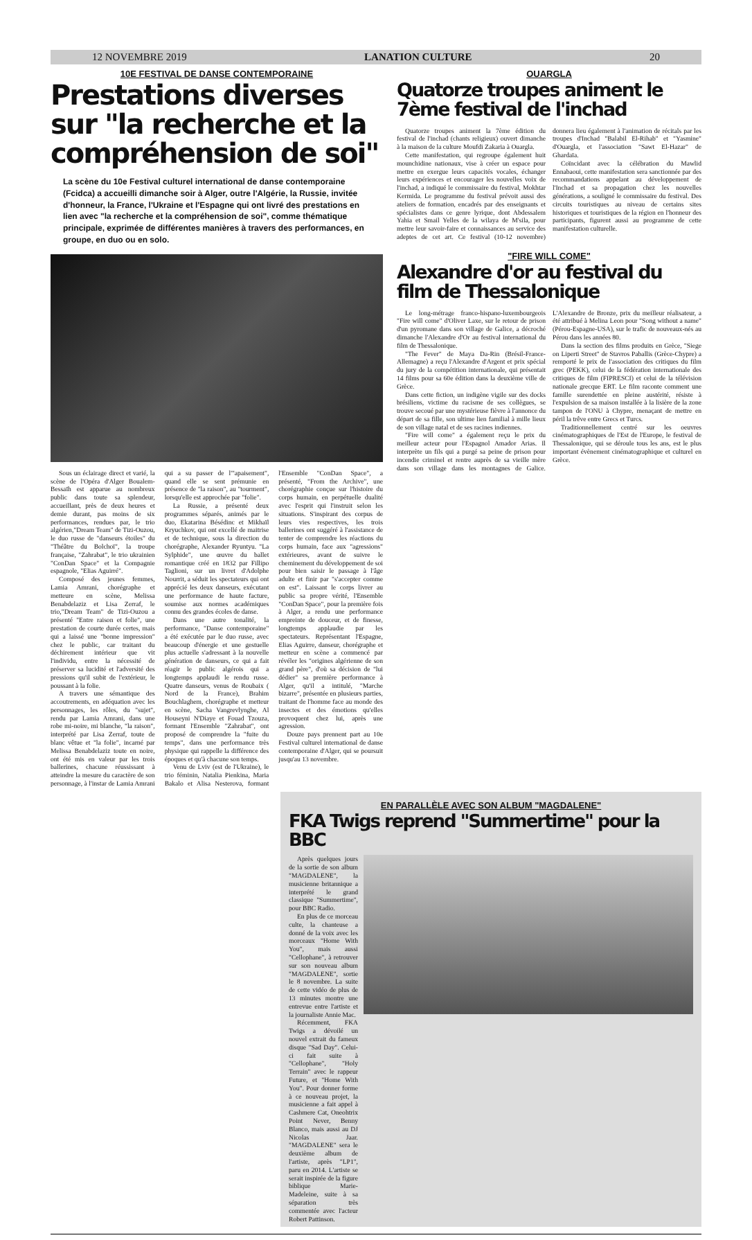12 NOVEMBRE 2019 LANATION CULTURE 20
10E FESTIVAL DE DANSE CONTEMPORAINE
Prestations diverses sur "la recherche et la compréhension de soi"
La scène du 10e Festival culturel international de danse contemporaine (Fcidca) a accueilli dimanche soir à Alger, outre l'Algérie, la Russie, invitée d'honneur, la France, l'Ukraine et l'Espagne qui ont livré des prestations en lien avec "la recherche et la compréhension de soi", comme thématique principale, exprimée de différentes manières à travers des performances, en groupe, en duo ou en solo.
Sous un éclairage direct et varié, la scène de l'Opéra d'Alger Boualem-Bessaïh est apparue au nombreux public dans toute sa splendeur, accueillant, près de deux heures et demie durant, pas moins de six performances, rendues par, le trio algérien,"Dream Team" de Tizi-Ouzou, le duo russe de "danseurs étoiles" du "Théâtre du Bolchoï", la troupe française, "Zahrabat", le trio ukrainien "ConDan Space" et la Compagnie espagnole, "Elias Aguirré".
Composé des jeunes femmes, Lamia Amrani, chorégraphe et metteure en scène, Melissa Benabdelaziz et Lisa Zerraf, le trio,"Dream Team" de Tizi-Ouzou a présenté "Entre raison et folie", une prestation de courte durée certes, mais qui a laissé une "bonne impression" chez le public, car traitant du déchirement intérieur que vit l'individu, entre la nécessité de préserver sa lucidité et l'adversité des pressions qu'il subit de l'extérieur, le poussant à la folie.
A travers une sémantique des accoutrements, en adéquation avec les personnages, les rôles, du "sujet", rendu par Lamia Amrani, dans une robe mi-noire, mi blanche, "la raison", interprété par Lisa Zerraf, toute de blanc vêtue et "la folie", incarné par Melissa Benabdelaziz toute en noire, ont été mis en valeur par les trois ballerines, chacune réussissant à atteindre la mesure du caractère de son personnage, à l'instar de Lamia Amrani qui a su passer de l'"apaisement", quand elle se sent prémunie en présence de "la raison", au "tourment", lorsqu'elle est approchée par "folie".
La Russie, a présenté deux programmes séparés, animés par le duo, Ekatarina Bésédinc et Mikhaïl Kryuchkov, qui ont excellé de maitrise et de technique, sous la direction du chorégraphe, Alexander Ryuntyu. "La Sylphide", une œuvre du ballet romantique créé en 1832 par Fillipo Taglioni, sur un livret d'Adolphe Nourrit, a séduit les spectateurs qui ont apprécié les deux danseurs, exécutant une performance de haute facture, soumise aux normes académiques connu des grandes écoles de danse.
Dans une autre tonalité, la performance, "Danse contemporaine" a été exécutée par le duo russe, avec beaucoup d'énergie et une gestuelle plus actuelle s'adressant à la nouvelle génération de danseurs, ce qui a fait réagir le public algérois qui a longtemps applaudi le rendu russe. Quatre danseurs, venus de Roubaix ( Nord de la France), Brahim Bouchlaghem, chorégraphe et metteur en scène, Sacha Vangrevlynghe, Al Houseyni N'Diaye et Fouad Tzouza, formant l'Ensemble "Zahrabat", ont proposé de comprendre la "fuite du temps", dans une performance très physique qui rappelle la différence des époques et qu'à chacune son temps.
Venu de Lviv (est de l'Ukraine), le trio féminin, Natalia Pienkina, Maria Bakalo et Alisa Nesterova, formant l'Ensemble "ConDan Space", a présenté, "From the Archive", une chorégraphie conçue sur l'histoire du corps humain, en perpétuelle dualité avec l'esprit qui l'instruit selon les situations. S'inspirant des corpus de leurs vies respectives, les trois ballerines ont suggéré à l'assistance de tenter de comprendre les réactions du corps humain, face aux "agressions" extérieures, avant de suivre le cheminement du développement de soi pour bien saisir le passage à l'âge adulte et finir par "s'accepter comme on est". Laissant le corps livrer au public sa propre vérité, l'Ensemble "ConDan Space", pour la première fois à Alger, a rendu une performance empreinte de douceur, et de finesse, longtemps applaudie par les spectateurs. Représentant l'Espagne, Elias Aguirre, danseur, chorégraphe et metteur en scène a commencé par révéler les "origines algérienne de son grand père", d'où sa décision de "lui dédier" sa première performance à Alger, qu'il a intitulé, "Marche bizarre", présentée en plusieurs parties, traitant de l'homme face au monde des insectes et des émotions qu'elles provoquent chez lui, après une agression.
Douze pays prennent part au 10e Festival culturel international de danse contemporaine d'Alger, qui se poursuit jusqu'au 13 novembre.
OUARGLA
Quatorze troupes animent le 7ème festival de l'inchad
Quatorze troupes animent la 7ème édition du festival de l'inchad (chants religieux) ouvert dimanche à la maison de la culture Moufdi Zakaria à Ouargla.
Cette manifestation, qui regroupe également huit mounchidine nationaux, vise à créer un espace pour mettre en exergue leurs capacités vocales, échanger leurs expériences et encourager les nouvelles voix de l'inchad, a indiqué le commissaire du festival, Mokhtar Kermida. Le programme du festival prévoit aussi des ateliers de formation, encadrés par des enseignants et spécialistes dans ce genre lyrique, dont Abdessalem Yahia et Smail Yelles de la wilaya de M'sila, pour mettre leur savoir-faire et connaissances au service des adeptes de cet art. Ce festival (10-12 novembre) donnera lieu également à l'animation de récitals par les troupes d'Inchad "Balabil El-Rihab" et "Yasmine" d'Ouargla, et l'association "Sawt El-Hazar" de Ghardaïa.
Coïncidant avec la célébration du Mawlid Ennabaoui, cette manifestation sera sanctionnée par des recommandations appelant au développement de l'Inchad et sa propagation chez les nouvelles générations, a souligné le commissaire du festival. Des circuits touristiques au niveau de certains sites historiques et touristiques de la région en l'honneur des participants, figurent aussi au programme de cette manifestation culturelle.
"FIRE WILL COME"
Alexandre d'or au festival du film de Thessalonique
Le long-métrage franco-hispano-luxembourgeois "Fire will come" d'Oliver Laxe, sur le retour de prison d'un pyromane dans son village de Galice, a décroché dimanche l'Alexandre d'Or au festival international du film de Thessalonique.
"The Fever" de Maya Da-Rin (Brésil-France-Allemagne) a reçu l'Alexandre d'Argent et prix spécial du jury de la compétition internationale, qui présentait 14 films pour sa 60e édition dans la deuxième ville de Grèce.
Dans cette fiction, un indigène vigile sur des docks brésiliens, victime du racisme de ses collègues, se trouve secoué par une mystérieuse fièvre à l'annonce du départ de sa fille, son ultime lien familial à mille lieux de son village natal et de ses racines indiennes.
"Fire will come" a également reçu le prix du meilleur acteur pour l'Espagnol Amador Arias. Il interprète un fils qui a purgé sa peine de prison pour incendie criminel et rentre auprès de sa vieille mère dans son village dans les montagnes de Galice. L'Alexandre de Bronze, prix du meilleur réalisateur, a été attribué à Melina Leon pour "Song without a name" (Pérou-Espagne-USA), sur le trafic de nouveaux-nés au Pérou dans les années 80.
Dans la section des films produits en Grèce, "Siege on Liperti Street" de Stavros Paballis (Grèce-Chypre) a remporté le prix de l'association des critiques du film grec (PEKK), celui de la fédération internationale des critiques de film (FIPRESCI) et celui de la télévision nationale grecque ERT. Le film raconte comment une famille surendettée en pleine austérité, résiste à l'expulsion de sa maison installée à la lisière de la zone tampon de l'ONU à Chypre, menaçant de mettre en péril la trêve entre Grecs et Turcs.
Traditionnellement centré sur les oeuvres cinématographiques de l'Est de l'Europe, le festival de Thessalonique, qui se déroule tous les ans, est le plus important évènement cinématographique et culturel en Grèce.
EN PARALLÈLE AVEC SON ALBUM "MAGDALENE"
FKA Twigs reprend "Summertime" pour la BBC
Après quelques jours de la sortie de son album "MAGDALENE", la musicienne britannique a interprété le grand classique "Summertime", pour BBC Radio.
En plus de ce morceau culte, la chanteuse a donné de la voix avec les morceaux "Home With You", mais aussi "Cellophane", à retrouver sur son nouveau album "MAGDALENE", sortie le 8 novembre. La suite de cette vidéo de plus de 13 minutes montre une entrevue entre l'artiste et la journaliste Annie Mac.
Récemment, FKA Twigs a dévoilé un nouvel extrait du fameux disque "Sad Day". Celui-ci fait suite à "Cellophane", "Holy Terrain" avec le rappeur Future, et "Home With You". Pour donner forme à ce nouveau projet, la musicienne a fait appel à Cashmere Cat, Oneohtrix Point Never, Benny Blanco, mais aussi au DJ Nicolas Jaar. "MAGDALENE" sera le deuxième album de l'artiste, après "LP1", paru en 2014. L'artiste se serait inspirée de la figure biblique Marie-Madeleine, suite à sa séparation très commentée avec l'acteur Robert Pattinson.